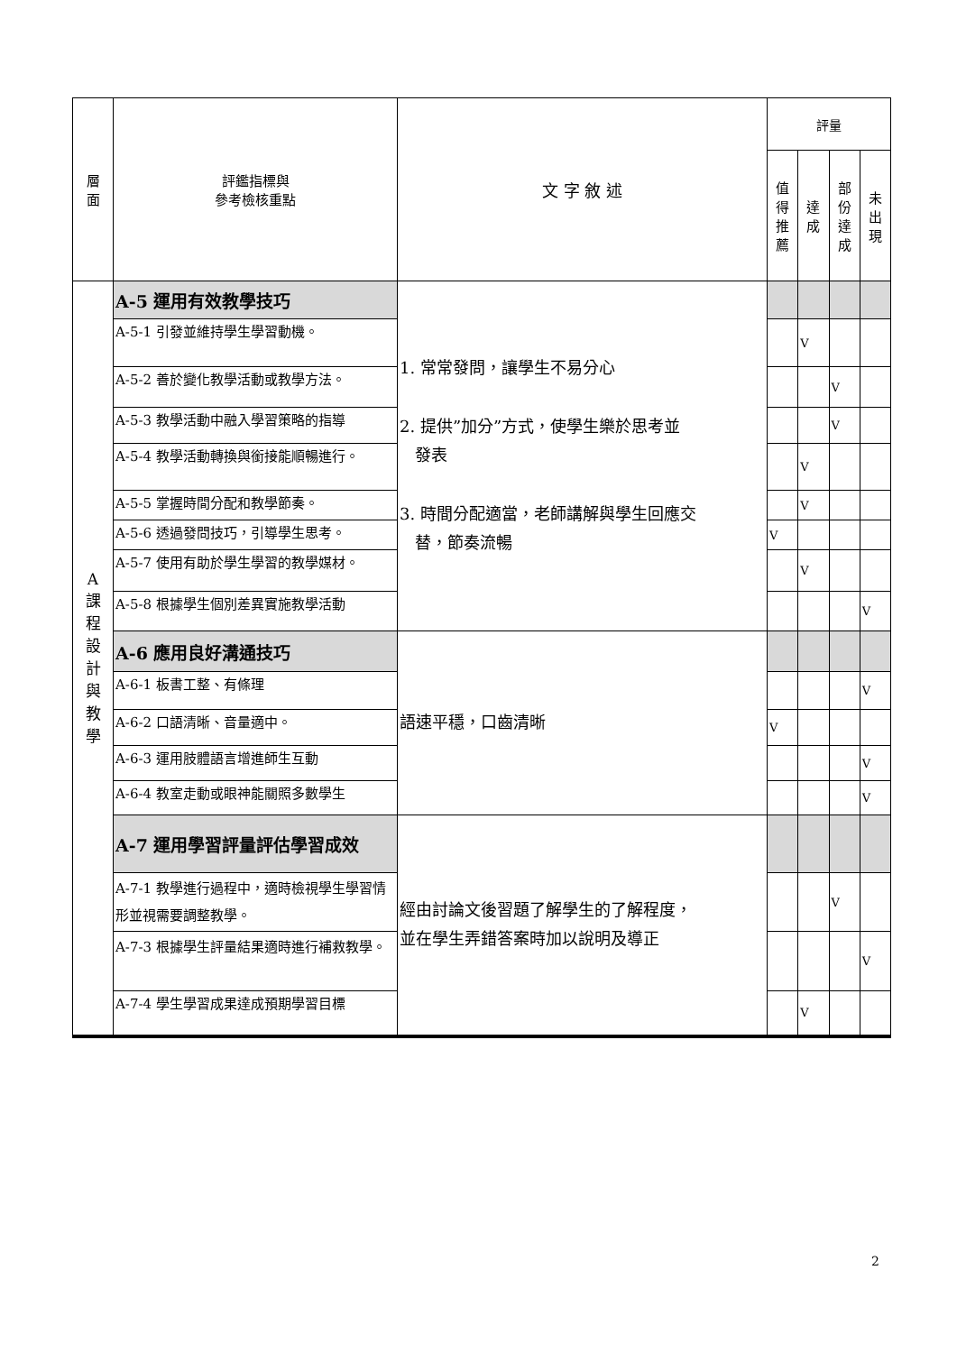| 層 面 | 評鑑指標與 參考檢核重點 | 文 字 敘 述 | 評量 | | | |
| --- | --- | --- | --- | --- | --- | --- |
| | | | 值 得 推 薦 | 達 成 | 部 份 達 成 | 未 出 現 |
| A 課 程 設 計 與 教 學 | A-5 運用有效教學技巧 | 1. 常常發問，讓學生不易分心 2. 提供”加分”方式，使學生樂於思考並 發表 3. 時間分配適當，老師講解與學生回應交 替，節奏流暢 | | | | |
| | A-5-1 引發並維持學生學習動機。 | | | V | | |
| | A-5-2 善於變化教學活動或教學方法。 | | | | V | |
| | A-5-3 教學活動中融入學習策略的指導 | | | | V | |
| | A-5-4 教學活動轉換與銜接能順暢進行。 | | | V | | |
| | A-5-5 掌握時間分配和教學節奏。 | | | V | | |
| | A-5-6 透過發問技巧，引導學生思考。 | | V | | | |
| | A-5-7 使用有助於學生學習的教學媒材。 | | | V | | |
| | A-5-8 根據學生個別差異實施教學活動 | | | | | V |
| | A-6 應用良好溝通技巧 | 語速平穩，口齒清晰 | | | | |
| | A-6-1 板書工整、有條理 | | | | | V |
| | A-6-2 口語清晰、音量適中。 | | V | | | |
| | A-6-3 運用肢體語言增進師生互動 | | | | | V |
| | A-6-4 教室走動或眼神能關照多數學生 | | | | | V |
| | A-7 運用學習評量評估學習成效 | 經由討論文後習題了解學生的了解程度， 並在學生弄錯答案時加以說明及導正 | | | | |
| | A-7-1 教學進行過程中，適時檢視學生學習情形並視需要調整教學。 | | | | V | |
| | A-7-3 根據學生評量結果適時進行補救教學。 | | | | | V |
| | A-7-4 學生學習成果達成預期學習目標 | | | V | | |
2